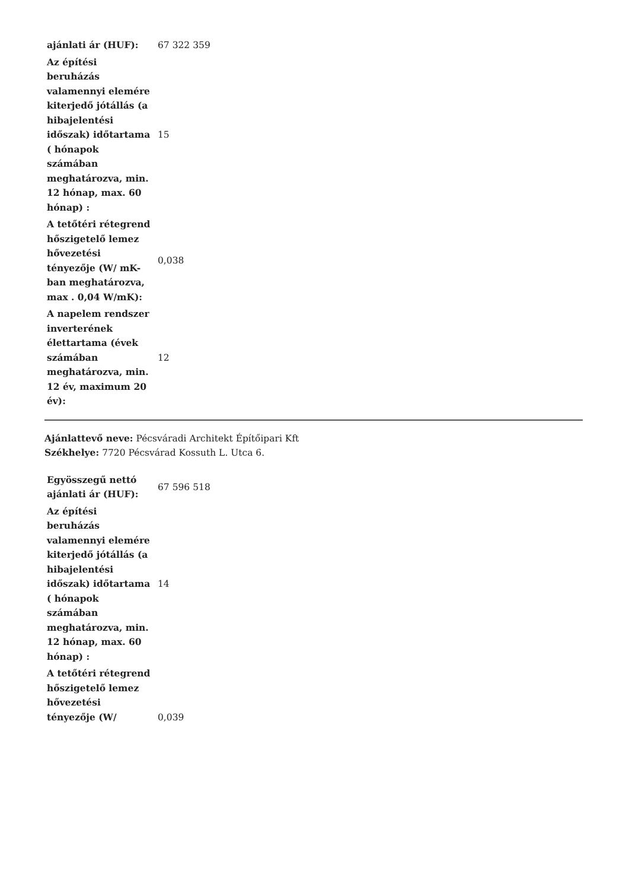| ajánlati ár (HUF): | 67 322 359 |
| Az építési beruházás valamennyi elemére kiterjedő jótállás (a hibajelentési időszak) időtartama ( hónapok számában meghatározva, min. 12 hónap, max. 60 hónap) : | 15 |
| A tetőtéri rétegrend hőszigetelő lemez hővezetési tényezője (W/ mK-ban meghatározva, max . 0,04 W/mK): | 0,038 |
| A napelem rendszer inverterének élettartama (évek számában meghatározva, min. 12 év, maximum 20 év): | 12 |
Ajánlattevő neve: Pécsváradi Architekt Építőipari Kft
Székhelye: 7720 Pécsvárad Kossuth L. Utca 6.
| Egyösszegű nettó ajánlati ár (HUF): | 67 596 518 |
| Az építési beruházás valamennyi elemére kiterjedő jótállás (a hibajelentési időszak) időtartama ( hónapok számában meghatározva, min. 12 hónap, max. 60 hónap) : | 14 |
| A tetőtéri rétegrend hőszigetelő lemez hővezetési tényezője (W/ | 0,039 |